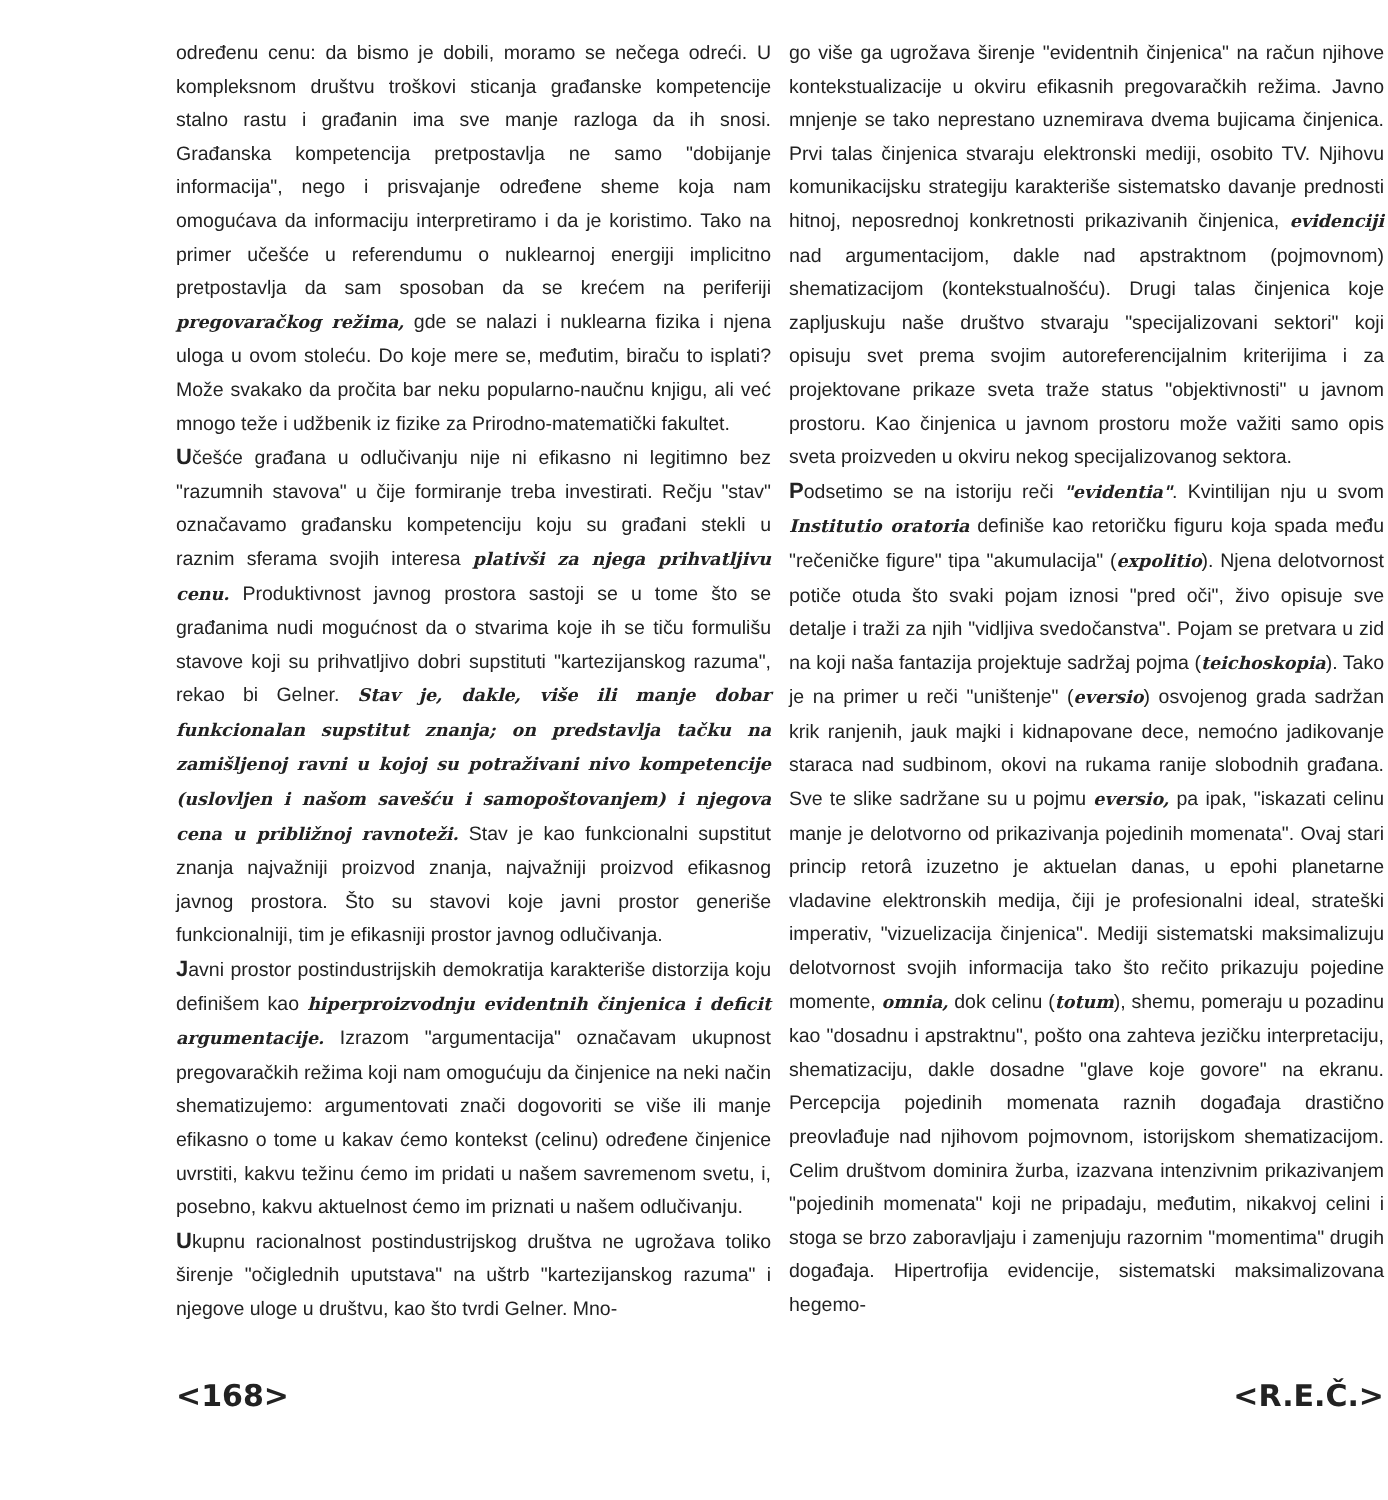određenu cenu: da bismo je dobili, moramo se nečega odreći. U kompleksnom društvu troškovi sticanja građanske kompetencije stalno rastu i građanin ima sve manje razloga da ih snosi. Građanska kompetencija pretpostavlja ne samo "dobijanje informacija", nego i prisvajanje određene sheme koja nam omogućava da informaciju interpretiramo i da je koristimo. Tako na primer učešće u referendumu o nuklearnoj energiji implicitno pretpostavlja da sam sposoban da se krećem na periferiji pregovaračkog režima, gde se nalazi i nuklearna fizika i njena uloga u ovom stoleću. Do koje mere se, međutim, biraču to isplati? Može svakako da pročita bar neku popularno-naučnu knjigu, ali već mnogo teže i udžbenik iz fizike za Prirodno-matematički fakultet.
Učešće građana u odlučivanju nije ni efikasno ni legitimno bez "razumnih stavova" u čije formiranje treba investirati. Rečju "stav" označavamo građansku kompetenciju koju su građani stekli u raznim sferama svojih interesa plativši za njega prihvatljivu cenu. Produktivnost javnog prostora sastoji se u tome što se građanima nudi mogućnost da o stvarima koje ih se tiču formulišu stavove koji su prihvatljivo dobri supstituti "kartezijanskog razuma", rekao bi Gelner. Stav je, dakle, više ili manje dobar funkcionalan supstitut znanja; on predstavlja tačku na zamišljenoj ravni u kojoj su potraživani nivo kompetencije (uslovljen i našom savešću i samopoštovanjem) i njegova cena u približnoj ravnoteži. Stav je kao funkcionalni supstitut znanja najvažniji proizvod znanja, najvažniji proizvod efikasnog javnog prostora. Što su stavovi koje javni prostor generiše funkcionalniji, tim je efikasniji prostor javnog odlučivanja.
Javni prostor postindustrijskih demokratija karakteriše distorzija koju definišem kao hiperproizvodnju evidentnih činjenica i deficit argumentacije. Izrazom "argumentacija" označavam ukupnost pregovaračkih režima koji nam omogućuju da činjenice na neki način shematizujemo: argumentovati znači dogovoriti se više ili manje efikasno o tome u kakav ćemo kontekst (celinu) određene činjenice uvrstiti, kakvu težinu ćemo im pridati u našem savremenom svetu, i, posebno, kakvu aktuelnost ćemo im priznati u našem odlučivanju.
Ukupnu racionalnost postindustrijskog društva ne ugrožava toliko širenje "očiglednih uputstava" na uštrb "kartezijanskog razuma" i njegove uloge u društvu, kao što tvrdi Gelner. Mno-
go više ga ugrožava širenje "evidentnih činjenica" na račun njihove kontekstualizacije u okviru efikasnih pregovaračkih režima. Javno mnjenje se tako neprestano uznemirava dvema bujicama činjenica. Prvi talas činjenica stvaraju elektronski mediji, osobito TV. Njihovu komunikacijsku strategiju karakteriše sistematsko davanje prednosti hitnoj, neposrednoj konkretnosti prikazivanih činjenica, evidenciji nad argumentacijom, dakle nad apstraktnom (pojmovnom) shematizacijom (kontekstualnošću). Drugi talas činjenica koje zapljuskuju naše društvo stvaraju "specijalizovani sektori" koji opisuju svet prema svojim autoreferencijalnim kriterijima i za projektovane prikaze sveta traže status "objektivnosti" u javnom prostoru. Kao činjenica u javnom prostoru može važiti samo opis sveta proizveden u okviru nekog specijalizovanog sektora.
Podsetimo se na istoriju reči "evidentia". Kvintilijan nju u svom Institutio oratoria definiše kao retoričku figuru koja spada među "rečeničke figure" tipa "akumulacija" (expolitio). Njena delotvornost potiče otuda što svaki pojam iznosi "pred oči", živo opisuje sve detalje i traži za njih "vidljiva svedočanstva". Pojam se pretvara u zid na koji naša fantazija projektuje sadržaj pojma (teichoskopia). Tako je na primer u reči "uništenje" (eversio) osvojenog grada sadržan krik ranjenih, jauk majki i kidnapovane dece, nemoćno jadikovanje staraca nad sudbinom, okovi na rukama ranije slobodnih građana. Sve te slike sadržane su u pojmu eversio, pa ipak, "iskazati celinu manje je delotvorno od prikazivanja pojedinih momenata". Ovaj stari princip retorâ izuzetno je aktuelan danas, u epohi planetarne vladavine elektronskih medija, čiji je profesionalni ideal, strateški imperativ, "vizuelizacija činjenica". Mediji sistematski maksimalizuju delotvornost svojih informacija tako što rečito prikazuju pojedine momente, omnia, dok celinu (totum), shemu, pomeraju u pozadinu kao "dosadnu i apstraktnu", pošto ona zahteva jezičku interpretaciju, shematizaciju, dakle dosadne "glave koje govore" na ekranu. Percepcija pojedinih momenata raznih događaja drastično preovlađuje nad njihovom pojmovnom, istorijskom shematizacijom. Celim društvom dominira žurba, izazvana intenzivnim prikazivanjem "pojedinih momenata" koji ne pripadaju, međutim, nikakvoj celini i stoga se brzo zaboravljaju i zamenjuju razornim "momentima" drugih događaja. Hipertrofija evidencije, sistematski maksimalizovana hegemo-
<168> <R.E.Č.>